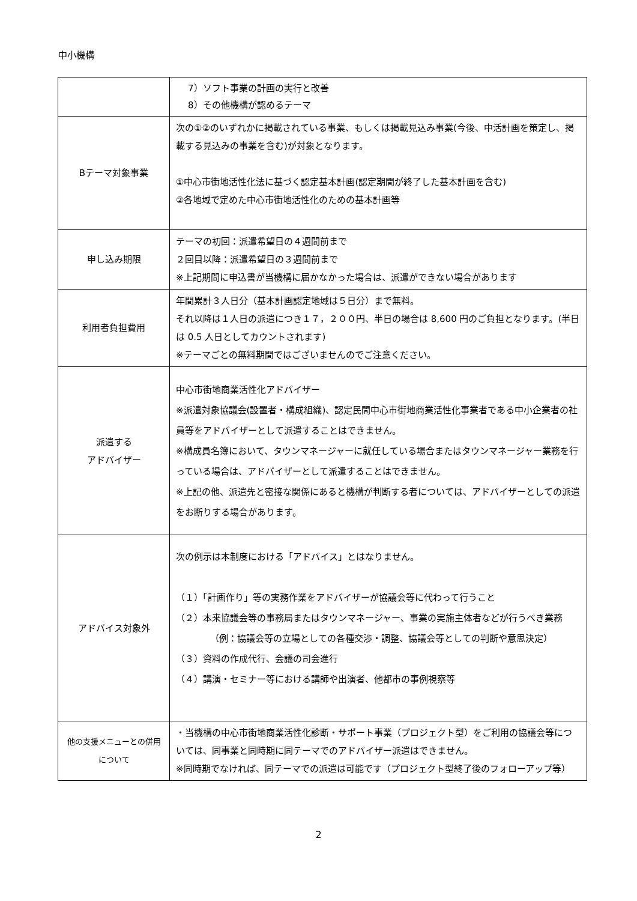中小機構
| | 7）ソフト事業の計画の実行と改善 8）その他機構が認めるテーマ |
| Bテーマ対象事業 | 次の①②のいずれかに掲載されている事業、もしくは掲載見込み事業(今後、中活計画を策定し、掲載する見込みの事業を含む)が対象となります。 ①中心市街地活性化法に基づく認定基本計画(認定期間が終了した基本計画を含む) ②各地域で定めた中心市街地活性化のための基本計画等 |
| 申し込み期限 | テーマの初回：派遣希望日の４週間前まで ２回目以降：派遣希望日の３週間前まで ※上記期間に申込書が当機構に届かなかった場合は、派遣ができない場合があります |
| 利用者負担費用 | 年間累計３人日分（基本計画認定地域は５日分）まで無料。 それ以降は１人日の派遣につき１７，２００円、半日の場合は 8,600 円のご負担となります。(半日は 0.5 人日としてカウントされます) ※テーマごとの無料期間ではございませんのでご注意ください。 |
| 派遣する アドバイザー | 中心市街地商業活性化アドバイザー ※派遣対象協議会(設置者・構成組織)、認定民間中心市街地商業活性化事業者である中小企業者の社員等をアドバイザーとして派遣することはできません。 ※構成員名簿において、タウンマネージャーに就任している場合またはタウンマネージャー業務を行っている場合は、アドバイザーとして派遣することはできません。 ※上記の他、派遣先と密接な関係にあると機構が判断する者については、アドバイザーとしての派遣をお断りする場合があります。 |
| アドバイス対象外 | 次の例示は本制度における「アドバイス」とはなりません。 （１）「計画作り」等の実務作業をアドバイザーが協議会等に代わって行うこと （２）本来協議会等の事務局またはタウンマネージャー、事業の実施主体者などが行うべき業務（例：協議会等の立場としての各種交渉・調整、協議会等としての判断や意思決定） （３）資料の作成代行、会議の司会進行 （４）講演・セミナー等における講師や出演者、他都市の事例視察等 |
| 他の支援メニューとの併用 について | ・当機構の中心市街地商業活性化診断・サポート事業（プロジェクト型）をご利用の協議会等については、同事業と同時期に同テーマでのアドバイザー派遣はできません。 ※同時期でなければ、同テーマでの派遣は可能です（プロジェクト型終了後のフォローアップ等） |
2